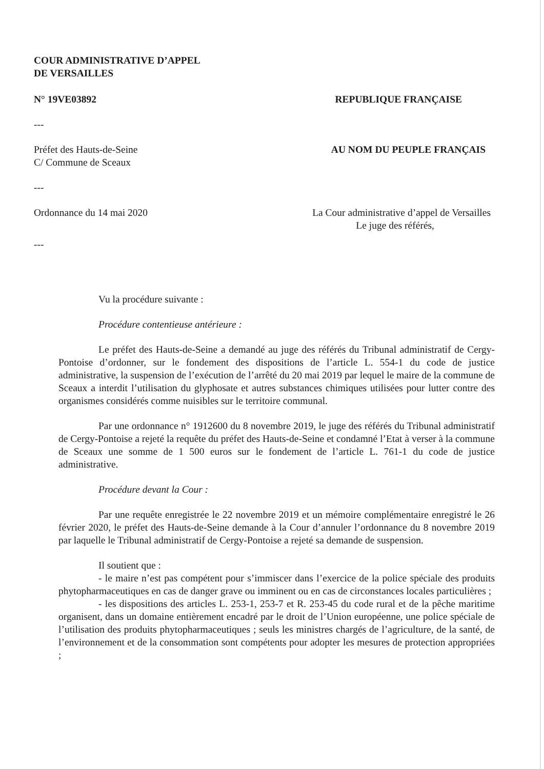COUR ADMINISTRATIVE D’APPEL
DE VERSAILLES
N° 19VE03892 REPUBLIQUE FRANÇAISE
---
Préfet des Hauts-de-Seine
C/ Commune de Sceaux AU NOM DU PEUPLE FRANÇAIS
---
Ordonnance du 14 mai 2020 La Cour administrative d’appel de Versailles
Le juge des référés,
---
Vu la procédure suivante :
Procédure contentieuse antérieure :
Le préfet des Hauts-de-Seine a demandé au juge des référés du Tribunal administratif de Cergy-Pontoise d’ordonner, sur le fondement des dispositions de l’article L. 554-1 du code de justice administrative, la suspension de l’exécution de l’arrêté du 20 mai 2019 par lequel le maire de la commune de Sceaux a interdit l’utilisation du glyphosate et autres substances chimiques utilisées pour lutter contre des organismes considérés comme nuisibles sur le territoire communal.
Par une ordonnance n° 1912600 du 8 novembre 2019, le juge des référés du Tribunal administratif de Cergy-Pontoise a rejeté la requête du préfet des Hauts-de-Seine et condamné l’Etat à verser à la commune de Sceaux une somme de 1 500 euros sur le fondement de l’article L. 761-1 du code de justice administrative.
Procédure devant la Cour :
Par une requête enregistrée le 22 novembre 2019 et un mémoire complémentaire enregistré le 26 février 2020, le préfet des Hauts-de-Seine demande à la Cour d’annuler l’ordonnance du 8 novembre 2019 par laquelle le Tribunal administratif de Cergy-Pontoise a rejeté sa demande de suspension.
Il soutient que :
- le maire n’est pas compétent pour s’immiscer dans l’exercice de la police spéciale des produits phytopharmaceutiques en cas de danger grave ou imminent ou en cas de circonstances locales particulières ;
- les dispositions des articles L. 253-1, 253-7 et R. 253-45 du code rural et de la pêche maritime organisent, dans un domaine entièrement encadré par le droit de l’Union européenne, une police spéciale de l’utilisation des produits phytopharmaceutiques ; seuls les ministres chargés de l’agriculture, de la santé, de l’environnement et de la consommation sont compétents pour adopter les mesures de protection appropriées ;